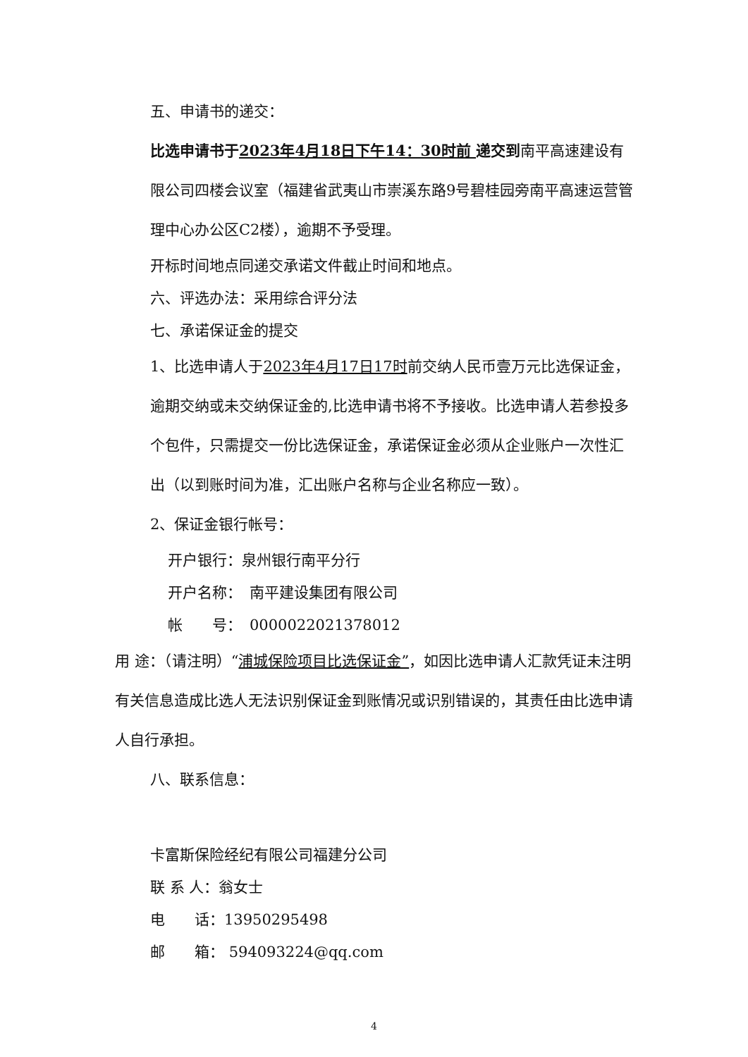五、申请书的递交：
比选申请书于2023年4月18日下午14：30时前 递交到南平高速建设有限公司四楼会议室（福建省武夷山市崇溪东路9号碧桂园旁南平高速运营管理中心办公区C2楼），逾期不予受理。
开标时间地点同递交承诺文件截止时间和地点。
六、评选办法：采用综合评分法
七、承诺保证金的提交
1、比选申请人于2023年4月17日17时前交纳人民币壹万元比选保证金，逾期交纳或未交纳保证金的,比选申请书将不予接收。比选申请人若参投多个包件，只需提交一份比选保证金，承诺保证金必须从企业账户一次性汇出（以到账时间为准，汇出账户名称与企业名称应一致）。
2、保证金银行帐号：
开户银行：泉州银行南平分行
开户名称：　南平建设集团有限公司
帐　　号：　0000022021378012
用 途：（请注明）“浦城保险项目比选保证金”，如因比选申请人汇款凭证未注明有关信息造成比选人无法识别保证金到账情况或识别错误的，其责任由比选申请人自行承担。
八、联系信息：
卡富斯保险经纪有限公司福建分公司
联 系 人：翁女士
电　　话：13950295498
邮　　箱： 594093224@qq.com
4